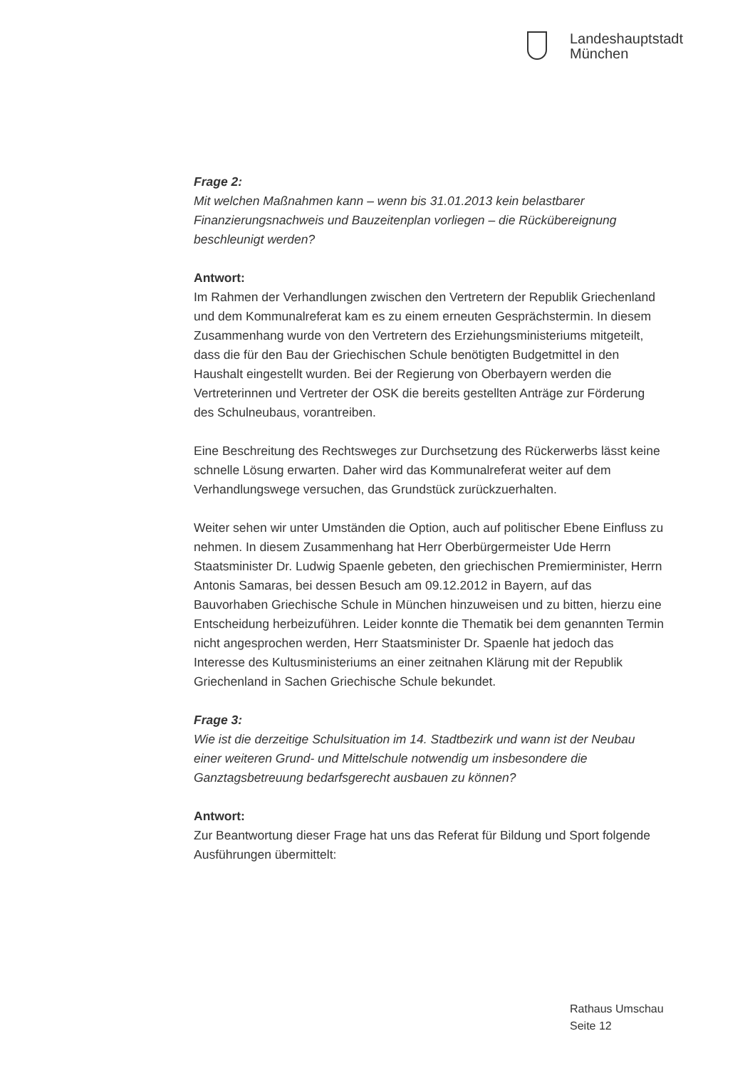Landeshauptstadt
München
Frage 2:
Mit welchen Maßnahmen kann – wenn bis 31.01.2013 kein belastbarer Finanzierungsnachweis und Bauzeitenplan vorliegen – die Rückübereignung beschleunigt werden?
Antwort:
Im Rahmen der Verhandlungen zwischen den Vertretern der Republik Griechenland und dem Kommunalreferat kam es zu einem erneuten Gesprächstermin. In diesem Zusammenhang wurde von den Vertretern des Erziehungsministeriums mitgeteilt, dass die für den Bau der Griechischen Schule benötigten Budgetmittel in den Haushalt eingestellt wurden. Bei der Regierung von Oberbayern werden die Vertreterinnen und Vertreter der OSK die bereits gestellten Anträge zur Förderung des Schulneubaus, vorantreiben.
Eine Beschreitung des Rechtsweges zur Durchsetzung des Rückerwerbs lässt keine schnelle Lösung erwarten. Daher wird das Kommunalreferat weiter auf dem Verhandlungswege versuchen, das Grundstück zurückzuerhalten.
Weiter sehen wir unter Umständen die Option, auch auf politischer Ebene Einfluss zu nehmen. In diesem Zusammenhang hat Herr Oberbürgermeister Ude Herrn Staatsminister Dr. Ludwig Spaenle gebeten, den griechischen Premierminister, Herrn Antonis Samaras, bei dessen Besuch am 09.12.2012 in Bayern, auf das Bauvorhaben Griechische Schule in München hinzuweisen und zu bitten, hierzu eine Entscheidung herbeizuführen. Leider konnte die Thematik bei dem genannten Termin nicht angesprochen werden, Herr Staatsminister Dr. Spaenle hat jedoch das Interesse des Kultusministeriums an einer zeitnahen Klärung mit der Republik Griechenland in Sachen Griechische Schule bekundet.
Frage 3:
Wie ist die derzeitige Schulsituation im 14. Stadtbezirk und wann ist der Neubau einer weiteren Grund- und Mittelschule notwendig um insbesondere die Ganztagsbetreuung bedarfsgerecht ausbauen zu können?
Antwort:
Zur Beantwortung dieser Frage hat uns das Referat für Bildung und Sport folgende Ausführungen übermittelt:
Rathaus Umschau
Seite 12